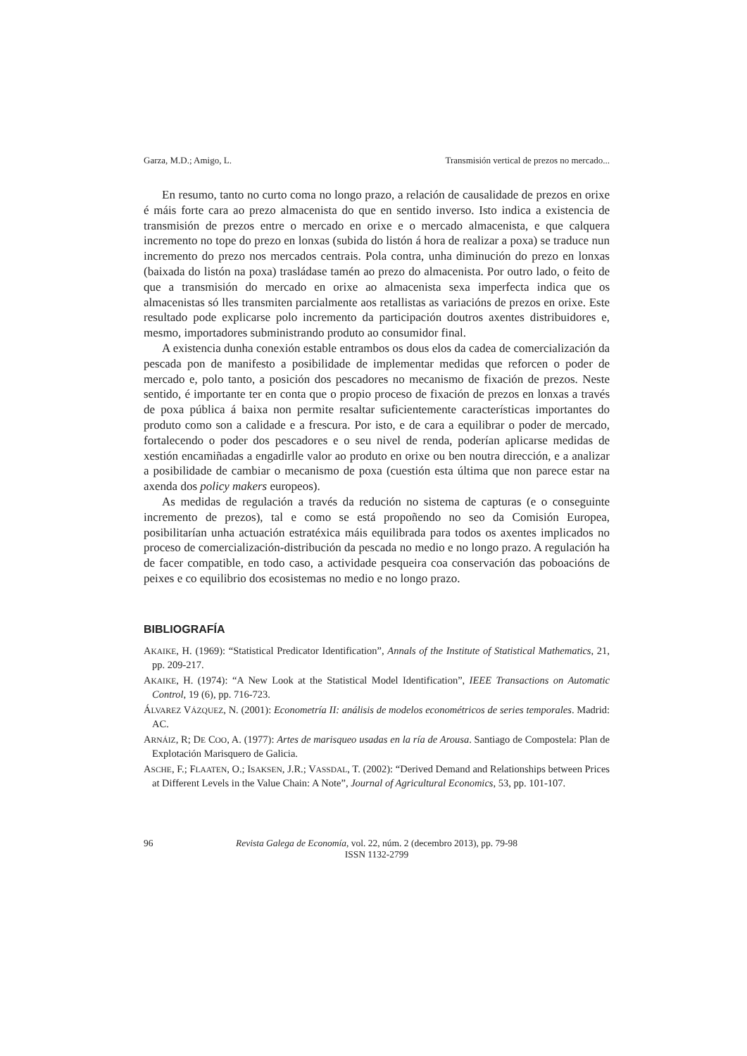Garza, M.D.; Amigo, L. Transmisión vertical de prezos no mercado...
En resumo, tanto no curto coma no longo prazo, a relación de causalidade de prezos en orixe é máis forte cara ao prezo almacenista do que en sentido inverso. Isto indica a existencia de transmisión de prezos entre o mercado en orixe e o mercado almacenista, e que calquera incremento no tope do prezo en lonxas (subida do listón á hora de realizar a poxa) se traduce nun incremento do prezo nos mercados centrais. Pola contra, unha diminución do prezo en lonxas (baixada do listón na poxa) trasládase tamén ao prezo do almacenista. Por outro lado, o feito de que a transmisión do mercado en orixe ao almacenista sexa imperfecta indica que os almacenistas só lles transmiten parcialmente aos retallistas as variacións de prezos en orixe. Este resultado pode explicarse polo incremento da participación doutros axentes distribuidores e, mesmo, importadores subministrando produto ao consumidor final.
A existencia dunha conexión estable entrambos os dous elos da cadea de comercialización da pescada pon de manifesto a posibilidade de implementar medidas que reforcen o poder de mercado e, polo tanto, a posición dos pescadores no mecanismo de fixación de prezos. Neste sentido, é importante ter en conta que o propio proceso de fixación de prezos en lonxas a través de poxa pública á baixa non permite resaltar suficientemente características importantes do produto como son a calidade e a frescura. Por isto, e de cara a equilibrar o poder de mercado, fortalecendo o poder dos pescadores e o seu nivel de renda, poderían aplicarse medidas de xestión encamiñadas a engadirlle valor ao produto en orixe ou ben noutra dirección, e a analizar a posibilidade de cambiar o mecanismo de poxa (cuestión esta última que non parece estar na axenda dos policy makers europeos).
As medidas de regulación a través da redución no sistema de capturas (e o conseguinte incremento de prezos), tal e como se está propoñendo no seo da Comisión Europea, posibilitarían unha actuación estratéxica máis equilibrada para todos os axentes implicados no proceso de comercialización-distribución da pescada no medio e no longo prazo. A regulación ha de facer compatible, en todo caso, a actividade pesqueira coa conservación das poboacións de peixes e co equilibrio dos ecosistemas no medio e no longo prazo.
BIBLIOGRAFÍA
AKAIKE, H. (1969): “Statistical Predicator Identification”, Annals of the Institute of Statistical Mathematics, 21, pp. 209-217.
AKAIKE, H. (1974): “A New Look at the Statistical Model Identification”, IEEE Transactions on Automatic Control, 19 (6), pp. 716-723.
ÁLVAREZ VÁZQUEZ, N. (2001): Econometría II: análisis de modelos econométricos de series temporales. Madrid: AC.
ARNÁIZ, R; DE COO, A. (1977): Artes de marisqueo usadas en la ría de Arousa. Santiago de Compostela: Plan de Explotación Marisquero de Galicia.
ASCHE, F.; FLAATEN, O.; ISAKSEN, J.R.; VASSDAL, T. (2002): “Derived Demand and Relationships between Prices at Different Levels in the Value Chain: A Note”, Journal of Agricultural Economics, 53, pp. 101-107.
96 Revista Galega de Economía, vol. 22, núm. 2 (decembro 2013), pp. 79-98
ISSN 1132-2799